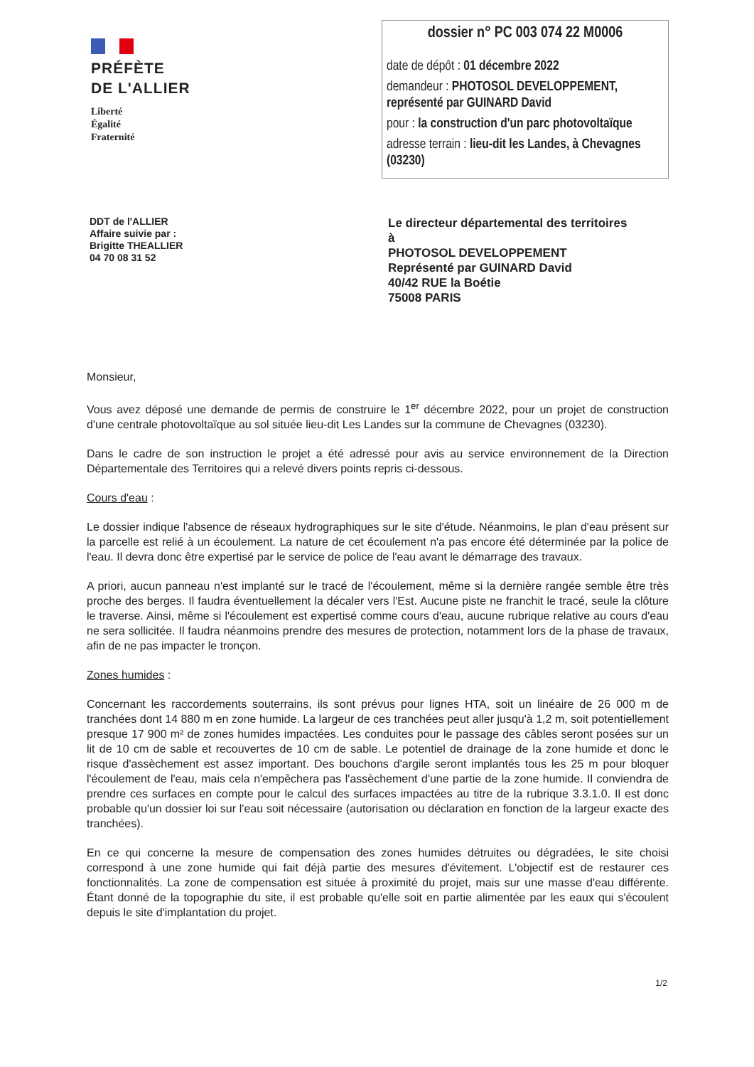PRÉFÈTE
DE L'ALLIER
Liberté
Égalité
Fraternité
dossier n° PC 003 074 22 M0006
date de dépôt : 01 décembre 2022
demandeur : PHOTOSOL DEVELOPPEMENT, représenté par GUINARD David
pour : la construction d'un parc photovoltaïque
adresse terrain : lieu-dit les Landes, à Chevagnes (03230)
DDT de l'ALLIER
Affaire suivie par :
Brigitte THEALLIER
04 70 08 31 52
Le directeur départemental des territoires
à
PHOTOSOL DEVELOPPEMENT
Représenté par GUINARD David
40/42 RUE la Boétie
75008 PARIS
Monsieur,
Vous avez déposé une demande de permis de construire le 1<sup>er</sup> décembre 2022, pour un projet de construction d'une centrale photovoltaïque au sol située lieu-dit Les Landes sur la commune de Chevagnes (03230).
Dans le cadre de son instruction le projet a été adressé pour avis au service environnement de la Direction Départementale des Territoires qui a relevé divers points repris ci-dessous.
Cours d'eau :
Le dossier indique l'absence de réseaux hydrographiques sur le site d'étude. Néanmoins, le plan d'eau présent sur la parcelle est relié à un écoulement. La nature de cet écoulement n'a pas encore été déterminée par la police de l'eau. Il devra donc être expertisé par le service de police de l'eau avant le démarrage des travaux.
A priori, aucun panneau n'est implanté sur le tracé de l'écoulement, même si la dernière rangée semble être très proche des berges. Il faudra éventuellement la décaler vers l'Est. Aucune piste ne franchit le tracé, seule la clôture le traverse. Ainsi, même si l'écoulement est expertisé comme cours d'eau, aucune rubrique relative au cours d'eau ne sera sollicitée. Il faudra néanmoins prendre des mesures de protection, notamment lors de la phase de travaux, afin de ne pas impacter le tronçon.
Zones humides :
Concernant les raccordements souterrains, ils sont prévus pour lignes HTA, soit un linéaire de 26 000 m de tranchées dont 14 880 m en zone humide. La largeur de ces tranchées peut aller jusqu'à 1,2 m, soit potentiellement presque 17 900 m² de zones humides impactées. Les conduites pour le passage des câbles seront posées sur un lit de 10 cm de sable et recouvertes de 10 cm de sable. Le potentiel de drainage de la zone humide et donc le risque d'assèchement est assez important. Des bouchons d'argile seront implantés tous les 25 m pour bloquer l'écoulement de l'eau, mais cela n'empêchera pas l'assèchement d'une partie de la zone humide. Il conviendra de prendre ces surfaces en compte pour le calcul des surfaces impactées au titre de la rubrique 3.3.1.0. Il est donc probable qu'un dossier loi sur l'eau soit nécessaire (autorisation ou déclaration en fonction de la largeur exacte des tranchées).
En ce qui concerne la mesure de compensation des zones humides détruites ou dégradées, le site choisi correspond à une zone humide qui fait déjà partie des mesures d'évitement. L'objectif est de restaurer ces fonctionnalités. La zone de compensation est située à proximité du projet, mais sur une masse d'eau différente. Étant donné de la topographie du site, il est probable qu'elle soit en partie alimentée par les eaux qui s'écoulent depuis le site d'implantation du projet.
1/2